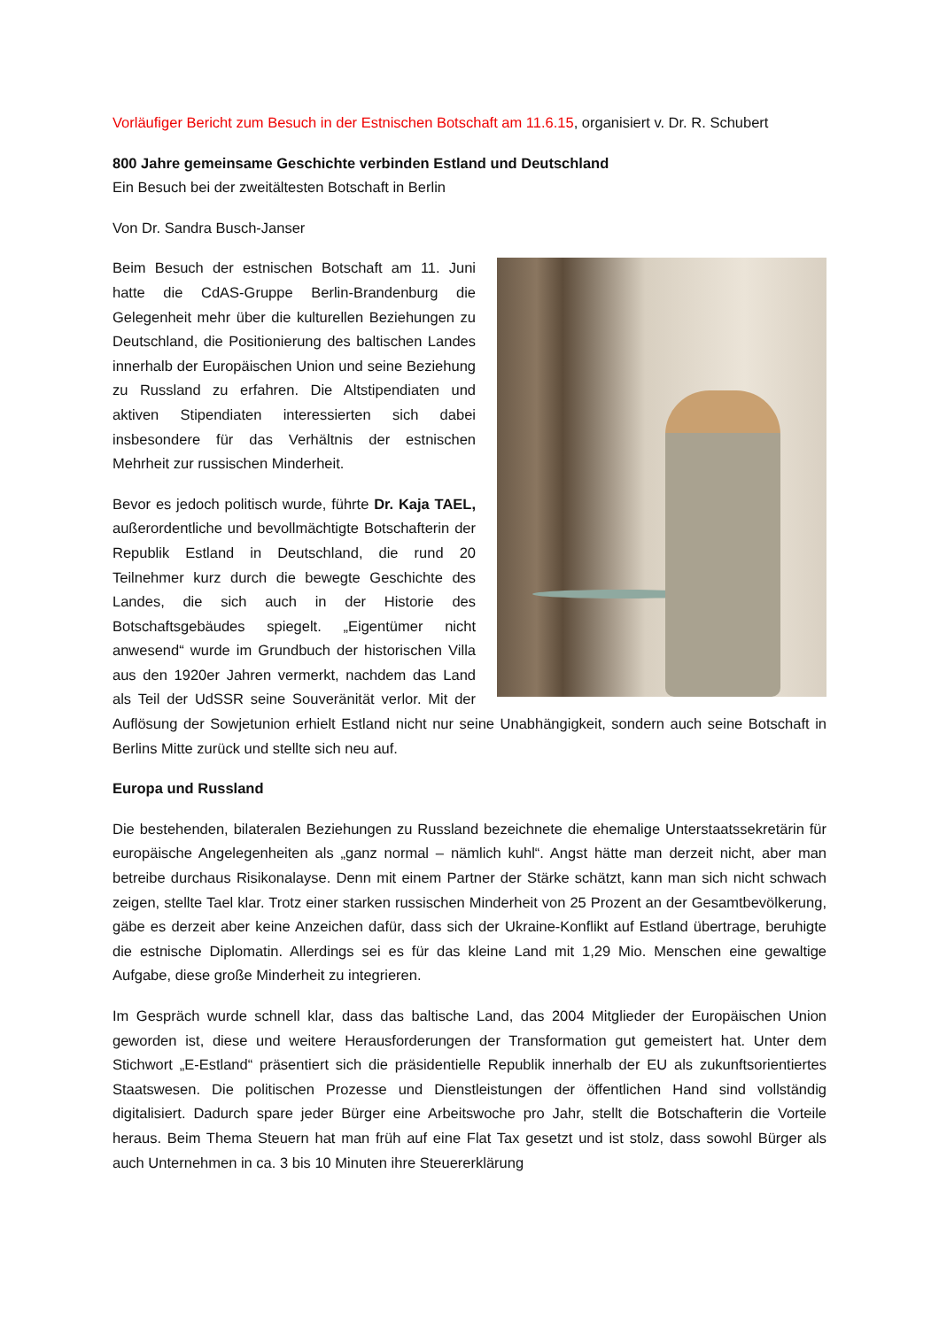Vorläufiger Bericht zum Besuch in der Estnischen Botschaft am 11.6.15, organisiert v. Dr. R. Schubert
800 Jahre gemeinsame Geschichte verbinden Estland und Deutschland
Ein Besuch bei der zweitältesten Botschaft in Berlin
Von Dr. Sandra Busch-Janser
Beim Besuch der estnischen Botschaft am 11. Juni hatte die CdAS-Gruppe Berlin-Brandenburg die Gelegenheit mehr über die kulturellen Beziehungen zu Deutschland, die Positionierung des baltischen Landes innerhalb der Europäischen Union und seine Beziehung zu Russland zu erfahren. Die Altstipendiaten und aktiven Stipendiaten interessierten sich dabei insbesondere für das Verhältnis der estnischen Mehrheit zur russischen Minderheit.
Bevor es jedoch politisch wurde, führte Dr. Kaja TAEL, außerordentliche und bevollmächtigte Botschafterin der Republik Estland in Deutschland, die rund 20 Teilnehmer kurz durch die bewegte Geschichte des Landes, die sich auch in der Historie des Botschaftsgebäudes spiegelt. „Eigentümer nicht anwesend“ wurde im Grundbuch der historischen Villa aus den 1920er Jahren vermerkt, nachdem das Land als Teil der UdSSR seine Souveränität verlor. Mit der Auflösung der Sowjetunion erhielt Estland nicht nur seine Unabhängigkeit, sondern auch seine Botschaft in Berlins Mitte zurück und stellte sich neu auf.
Europa und Russland
Die bestehenden, bilateralen Beziehungen zu Russland bezeichnete die ehemalige Unterstaatssekretärin für europäische Angelegenheiten als „ganz normal – nämlich kuhl“. Angst hätte man derzeit nicht, aber man betreibe durchaus Risikonalayse. Denn mit einem Partner der Stärke schätzt, kann man sich nicht schwach zeigen, stellte Tael klar. Trotz einer starken russischen Minderheit von 25 Prozent an der Gesamtbevölkerung, gäbe es derzeit aber keine Anzeichen dafür, dass sich der Ukraine-Konflikt auf Estland übertrage, beruhigte die estnische Diplomatin. Allerdings sei es für das kleine Land mit 1,29 Mio. Menschen eine gewaltige Aufgabe, diese große Minderheit zu integrieren.
Im Gespräch wurde schnell klar, dass das baltische Land, das 2004 Mitglieder der Europäischen Union geworden ist, diese und weitere Herausforderungen der Transformation gut gemeistert hat. Unter dem Stichwort „E-Estland“ präsentiert sich die präsidentielle Republik innerhalb der EU als zukunftsorientiertes Staatswesen. Die politischen Prozesse und Dienstleistungen der öffentlichen Hand sind vollständig digitalisiert. Dadurch spare jeder Bürger eine Arbeitswoche pro Jahr, stellt die Botschafterin die Vorteile heraus. Beim Thema Steuern hat man früh auf eine Flat Tax gesetzt und ist stolz, dass sowohl Bürger als auch Unternehmen in ca. 3 bis 10 Minuten ihre Steuererklärung